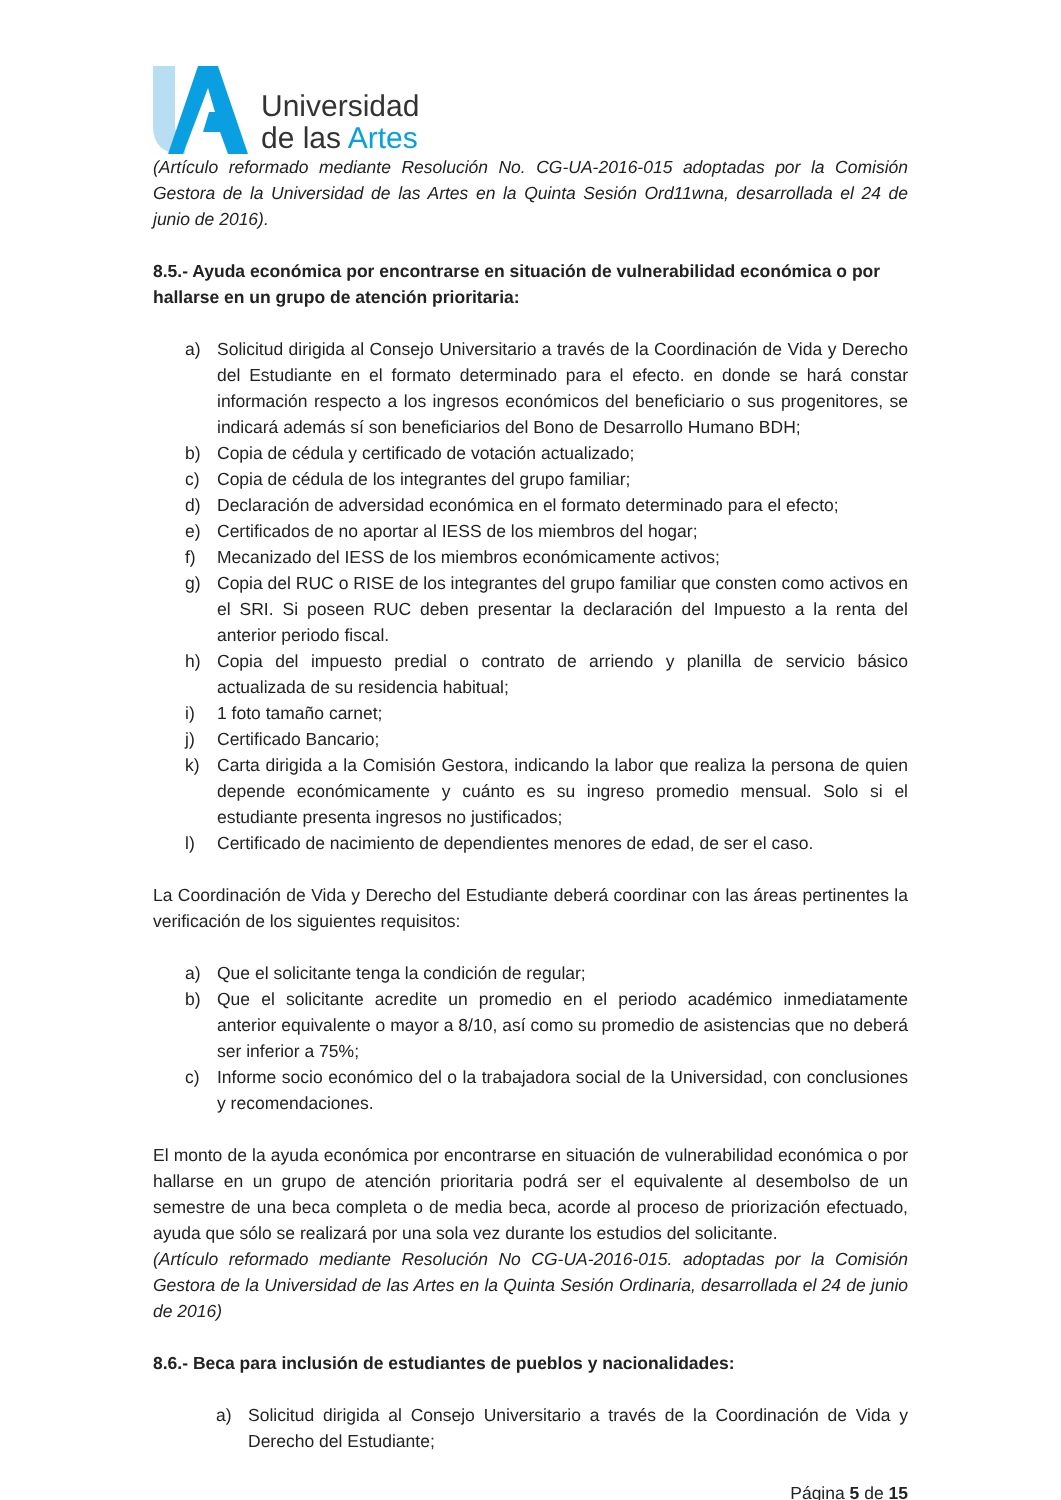Universidad
de las Artes
(Artículo reformado mediante Resolución No. CG-UA-2016-015 adoptadas por la Comisión Gestora de la Universidad de las Artes en la Quinta Sesión Ord11wna, desarrollada el 24 de junio de 2016).
8.5.- Ayuda económica por encontrarse en situación de vulnerabilidad económica o por hallarse en un grupo de atención prioritaria:
a) Solicitud dirigida al Consejo Universitario a través de la Coordinación de Vida y Derecho del Estudiante en el formato determinado para el efecto. en donde se hará constar información respecto a los ingresos económicos del beneficiario o sus progenitores, se indicará además sí son beneficiarios del Bono de Desarrollo Humano BDH;
b) Copia de cédula y certificado de votación actualizado;
c) Copia de cédula de los integrantes del grupo familiar;
d) Declaración de adversidad económica en el formato determinado para el efecto;
e) Certificados de no aportar al IESS de los miembros del hogar;
f) Mecanizado del IESS de los miembros económicamente activos;
g) Copia del RUC o RISE de los integrantes del grupo familiar que consten como activos en el SRI. Si poseen RUC deben presentar la declaración del Impuesto a la renta del anterior periodo fiscal.
h) Copia del impuesto predial o contrato de arriendo y planilla de servicio básico actualizada de su residencia habitual;
i) 1 foto tamaño carnet;
j) Certificado Bancario;
k) Carta dirigida a la Comisión Gestora, indicando la labor que realiza la persona de quien depende económicamente y cuánto es su ingreso promedio mensual. Solo si el estudiante presenta ingresos no justificados;
l) Certificado de nacimiento de dependientes menores de edad, de ser el caso.
La Coordinación de Vida y Derecho del Estudiante deberá coordinar con las áreas pertinentes la verificación de los siguientes requisitos:
a) Que el solicitante tenga la condición de regular;
b) Que el solicitante acredite un promedio en el periodo académico inmediatamente anterior equivalente o mayor a 8/10, así como su promedio de asistencias que no deberá ser inferior a 75%;
c) Informe socio económico del o la trabajadora social de la Universidad, con conclusiones y recomendaciones.
El monto de la ayuda económica por encontrarse en situación de vulnerabilidad económica o por hallarse en un grupo de atención prioritaria podrá ser el equivalente al desembolso de un semestre de una beca completa o de media beca, acorde al proceso de priorización efectuado, ayuda que sólo se realizará por una sola vez durante los estudios del solicitante.
(Artículo reformado mediante Resolución No CG-UA-2016-015. adoptadas por la Comisión Gestora de la Universidad de las Artes en la Quinta Sesión Ordinaria, desarrollada el 24 de junio de 2016)
8.6.- Beca para inclusión de estudiantes de pueblos y nacionalidades:
a) Solicitud dirigida al Consejo Universitario a través de la Coordinación de Vida y Derecho del Estudiante;
Página 5 de 15